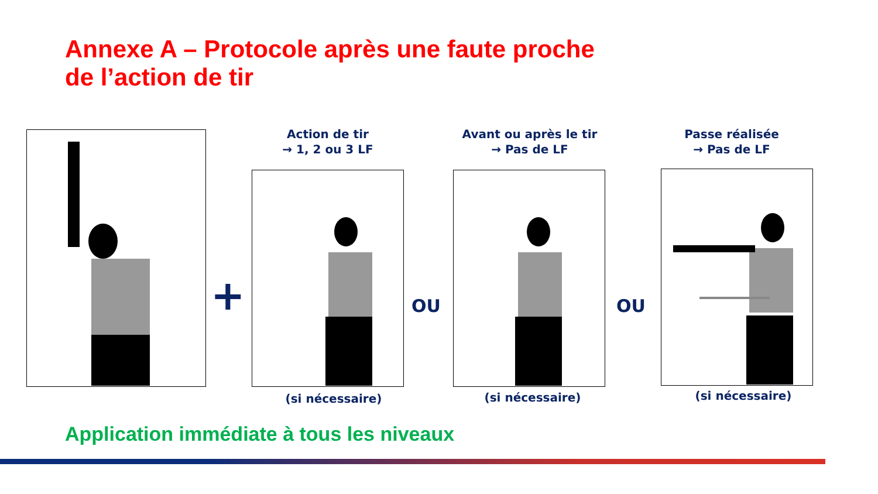Annexe A – Protocole après une faute proche
de l’action de tir
+
Action de tir
→ 1, 2 ou 3 LF
(si nécessaire)
OU
Avant ou après le tir
→ Pas de LF
(si nécessaire)
OU
Passe réalisée
→ Pas de LF
(si nécessaire)
Application immédiate à tous les niveaux